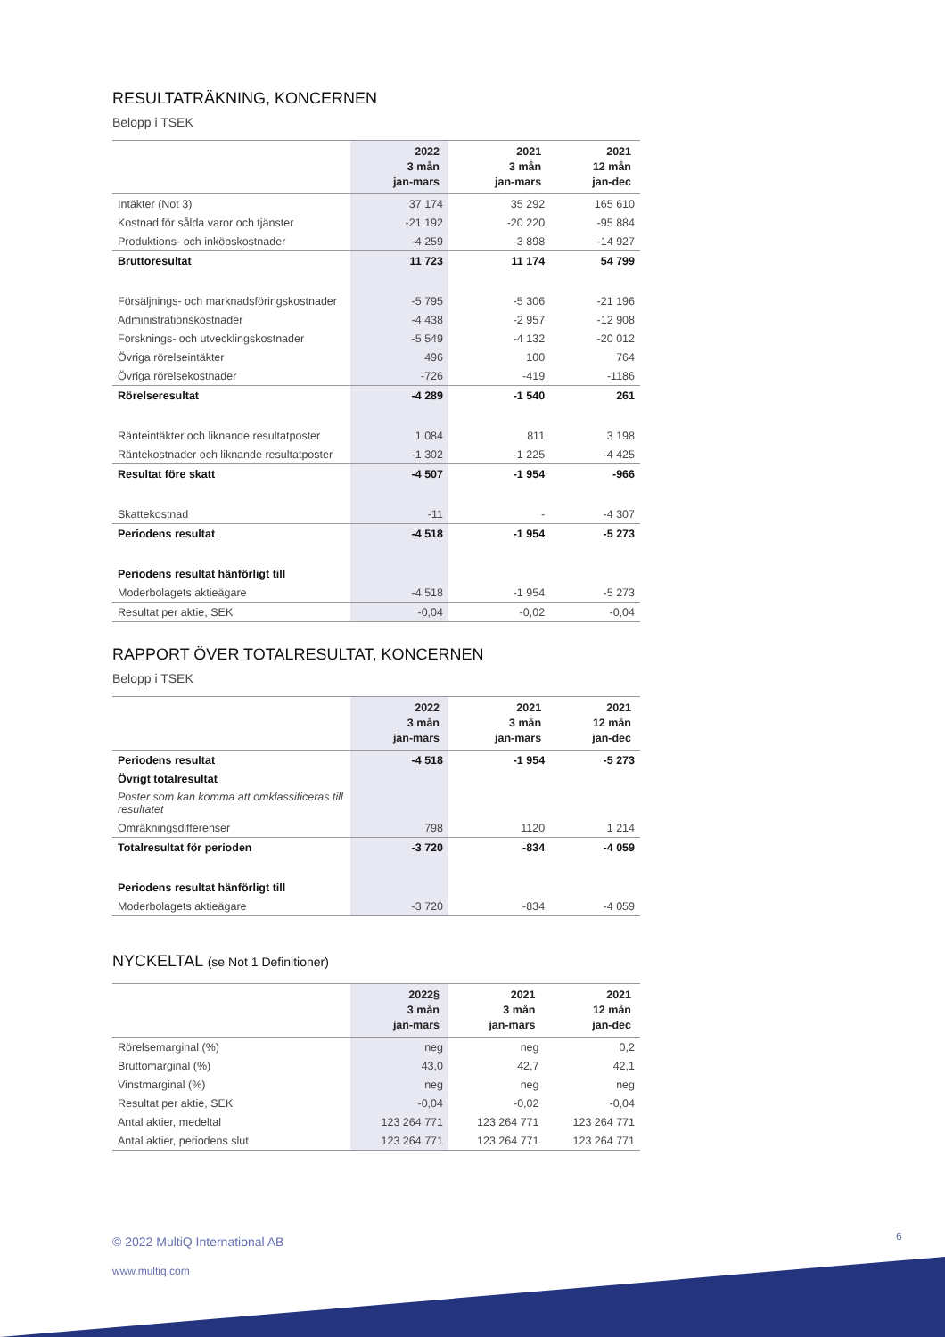RESULTATRÄKNING, KONCERNEN
Belopp i TSEK
| | 2022 3 mån jan-mars | 2021 3 mån jan-mars | 2021 12 mån jan-dec |
| --- | --- | --- | --- |
| Intäkter (Not 3) | 37 174 | 35 292 | 165 610 |
| Kostnad för sålda varor och tjänster | -21 192 | -20 220 | -95 884 |
| Produktions- och inköpskostnader | -4 259 | -3 898 | -14 927 |
| Bruttoresultat | 11 723 | 11 174 | 54 799 |
| Försäljnings- och marknadsföringskostnader | -5 795 | -5 306 | -21 196 |
| Administrationskostnader | -4 438 | -2 957 | -12 908 |
| Forsknings- och utvecklingskostnader | -5 549 | -4 132 | -20 012 |
| Övriga rörelseintäkter | 496 | 100 | 764 |
| Övriga rörelsekostnader | -726 | -419 | -1186 |
| Rörelseresultat | -4 289 | -1 540 | 261 |
| Ränteintäkter och liknande resultatposter | 1 084 | 811 | 3 198 |
| Räntekostnader och liknande resultatposter | -1 302 | -1 225 | -4 425 |
| Resultat före skatt | -4 507 | -1 954 | -966 |
| Skattekostnad | -11 | - | -4 307 |
| Periodens resultat | -4 518 | -1 954 | -5 273 |
| Periodens resultat hänförligt till | | | |
| Moderbolagets aktieägare | -4 518 | -1 954 | -5 273 |
| Resultat per aktie, SEK | -0,04 | -0,02 | -0,04 |
RAPPORT ÖVER TOTALRESULTAT, KONCERNEN
Belopp i TSEK
| | 2022 3 mån jan-mars | 2021 3 mån jan-mars | 2021 12 mån jan-dec |
| --- | --- | --- | --- |
| Periodens resultat | -4 518 | -1 954 | -5 273 |
| Övrigt totalresultat | | | |
| Poster som kan komma att omklassificeras till resultatet | | | |
| Omräkningsdifferenser | 798 | 1120 | 1 214 |
| Totalresultat för perioden | -3 720 | -834 | -4 059 |
| Periodens resultat hänförligt till | | | |
| Moderbolagets aktieägare | -3 720 | -834 | -4 059 |
NYCKELTAL (se Not 1 Definitioner)
| | 2022§ 3 mån jan-mars | 2021 3 mån jan-mars | 2021 12 mån jan-dec |
| --- | --- | --- | --- |
| Rörelsemarginal (%) | neg | neg | 0,2 |
| Bruttomarginal (%) | 43,0 | 42,7 | 42,1 |
| Vinstmarginal (%) | neg | neg | neg |
| Resultat per aktie, SEK | -0,04 | -0,02 | -0,04 |
| Antal aktier, medeltal | 123 264 771 | 123 264 771 | 123 264 771 |
| Antal aktier, periodens slut | 123 264 771 | 123 264 771 | 123 264 771 |
6
© 2022 MultiQ International AB
www.multiq.com